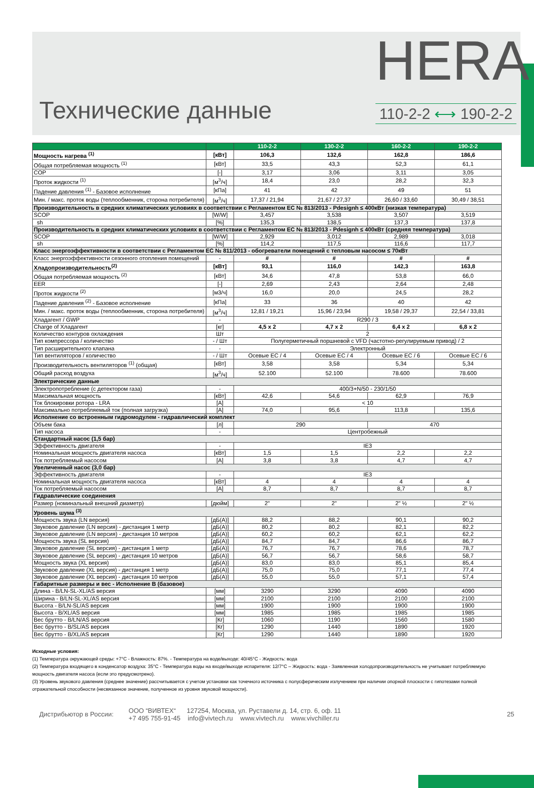Технические данные
HERA
110-2-2 ⟷ 190-2-2
| | | 110-2-2 | 130-2-2 | 160-2-2 | 190-2-2 |
| --- | --- | --- | --- | --- | --- |
| Мощность нагрева <sup>(1)</sup> | [кВт] | 106,3 | 132,6 | 162,8 | 186,6 |
| Общая потребляемая мощность <sup>(1)</sup> | [кВт] | 33,5 | 43,3 | 52,3 | 61,1 |
| COP | [-] | 3,17 | 3,06 | 3,11 | 3,05 |
| Проток жидкости <sup>(1)</sup> | [м<sup>3</sup>/ч] | 18,4 | 23,0 | 28,2 | 32,3 |
| Падение давления <sup>(1)</sup> - Базовое исполнение | [кПа] | 41 | 42 | 49 | 51 |
| Мин. / макс. проток воды (теплообменник, сторона потребителя) | [м<sup>3</sup>/ч] | 17,37 / 21,94 | 21,67 / 27,37 | 26,60 / 33,60 | 30,49 / 38,51 |
| Производительность в средних климатических условиях в соответствии с Регламентом ЕС № 813/2013 - Pdesignh ≤ 400кВт (низкая температура) | | | | | |
| SCOP | [W/W] | 3,457 | 3,538 | 3,507 | 3,519 |
| sh | [%] | 135,3 | 138,5 | 137,3 | 137,8 |
| Производительность в средних климатических условиях в соответствии с Регламентом ЕС № 813/2013 - Pdesignh ≤ 400кВт (средняя температура) | | | | | |
| SCOP | [W/W] | 2,929 | 3,012 | 2,989 | 3,018 |
| sh | [%] | 114,2 | 117,5 | 116,6 | 117,7 |
| Класс энергоэффективности в соответствии с Регламентом ЕС № 811/2013 - обогреватели помещений с тепловым насосом ≤ 70кВт | | | | | |
| Класс энергоэффективности сезонного отопления помещений | - | # | # | # | # |
| Хладопроизводительность<sup>(2)</sup> | [кВт] | 93,1 | 116,0 | 142,3 | 163,8 |
| Общая потребляемая мощность <sup>(2)</sup> | [кВт] | 34,6 | 47,8 | 53,8 | 66,0 |
| EER | [-] | 2,69 | 2,43 | 2,64 | 2,48 |
| Проток жидкости <sup>(2)</sup> | [м3/ч] | 16,0 | 20,0 | 24,5 | 28,2 |
| Падение давления <sup>(2)</sup> - Базовое исполнение | [кПа] | 33 | 36 | 40 | 42 |
| Мин. / макс. проток воды (теплообменник, сторона потребителя) | [м<sup>3</sup>/ч] | 12,81 / 19,21 | 15,96 / 23,94 | 19,58 / 29,37 | 22,54 / 33,81 |
| Хладагент / GWP | - | R290 / 3 | | | |
| Charge of Хладагент | [кг] | 4,5 x 2 | 4,7 x 2 | 6,4 x 2 | 6,8 x 2 |
| Количество контуров охлаждения | Шт | 2 | | | |
| Тип компрессора / количество | - / Шт | Полугерметичный поршневой с VFD (частотно-регулируемым привод) / 2 | | | |
| Тип расширительного клапана | - | Электронный | | | |
| Тип вентиляторов / количество | - / Шт | Осевые EC / 4 | Осевые EC / 4 | Осевые EC / 6 | Осевые EC / 6 |
| Производительность вентиляторов <sup>(1)</sup> (общая) | [кВт] | 3,58 | 3,58 | 5,34 | 5,34 |
| Общий расход воздуха | [м<sup>3</sup>/ч] | 52.100 | 52.100 | 78.600 | 78.600 |
| Электрические данные | | | | | |
| Электропотребление (с детектором газа) | - | 400/3+N/50 - 230/1/50 | | | |
| Максимальная мощность | [кВт] | 42,6 | 54,6 | 62,9 | 76,9 |
| Ток блокировки ротора - LRA | [A] | < 10 | | | |
| Максимально потребляемый ток (полная загрузка) | [A] | 74,0 | 95,6 | 113,8 | 135,6 |
| Исполнение со встроенным гидромодулем - гидравлический комплект | | | | | |
| Объем бака | [л] | 290 | | 470 | |
| Тип насоса | - | Центробежный | | | |
| Стандартный насос (1,5 бар) | | | | | |
| Эффективность двигателя | - | IE3 | | | |
| Номинальная мощность двигателя насоса | [кВт] | 1,5 | 1,5 | 2,2 | 2,2 |
| Ток потребляемый насосом | [A] | 3,8 | 3,8 | 4,7 | 4,7 |
| Увеличенный насос (3,0 бар) | | | | | |
| Эффективность двигателя | - | IE3 | | | |
| Номинальная мощность двигателя насоса | [кВт] | 4 | 4 | 4 | 4 |
| Ток потребляемый насосом | [A] | 8,7 | 8,7 | 8,7 | 8,7 |
| Гидравлические соединения | | | | | |
| Размер (номинальный внешний диаметр) | [дюйм] | 2" | 2" | 2" ½ | 2" ½ |
| Уровень шума <sup>(3)</sup> | | | | | |
| Мощность звука (LN версия) | [дБ(А)] | 88,2 | 88,2 | 90,1 | 90,2 |
| Звуковое давление (LN версия) - дистанция 1 метр | [дБ(А)] | 80,2 | 80,2 | 82,1 | 82,2 |
| Звуковое давление (LN версия) - дистанция 10 метров | [дБ(А)] | 60,2 | 60,2 | 62,1 | 62,2 |
| Мощность звука (SL версия) | [дБ(А)] | 84,7 | 84,7 | 86,6 | 86,7 |
| Звуковое давление (SL версия) - дистанция 1 метр | [дБ(А)] | 76,7 | 76,7 | 78,6 | 78,7 |
| Звуковое давление (SL версия) - дистанция 10 метров | [дБ(А)] | 56,7 | 56,7 | 58,6 | 58,7 |
| Мощность звука (XL версия) | [дБ(А)] | 83,0 | 83,0 | 85,1 | 85,4 |
| Звуковое давление (XL версия) - дистанция 1 метр | [дБ(А)] | 75,0 | 75,0 | 77,1 | 77,4 |
| Звуковое давление (XL версия) - дистанция 10 метров | [дБ(А)] | 55,0 | 55,0 | 57,1 | 57,4 |
| Габаритные размеры и вес - Исполнение B (базовое) | | | | | |
| Длина - B/LN-SL-XL/AS версия | [мм] | 3290 | 3290 | 4090 | 4090 |
| Ширина - B/LN-SL-XL/AS версия | [мм] | 2100 | 2100 | 2100 | 2100 |
| Высота - B/LN-SL/AS версия | [мм] | 1900 | 1900 | 1900 | 1900 |
| Высота - B/XL/AS версия | [мм] | 1985 | 1985 | 1985 | 1985 |
| Вес брутто - B/LN/AS версия | [Кг] | 1060 | 1190 | 1560 | 1580 |
| Вес брутто - B/SL/AS версия | [Кг] | 1290 | 1440 | 1890 | 1920 |
| Вес брутто - B/XL/AS версия | [Кг] | 1290 | 1440 | 1890 | 1920 |
Исходные условия:
(1) Температура окружающей среды: +7°C - Влажность: 87%. - Температура на воде/выходе: 40/45°C - Жидкость: вода
(2) Температура входящего в конденсатор воздуха: 35°C - Температура воды на входе/выходе испарителя: 12/7°C – Жидкость: вода - Заявленная холодопроизводительность не учитывает потребляемую мощность двигателя насоса (если это предусмотрено).
(3) Уровень звукового давления (среднее значение) рассчитывается с учетом установки как точечного источника с полусферическим излучением при наличии опорной плоскости с гипотезами полной отражательной способности (несвязанное значение, полученное из уровня звуковой мощности).
Дистрибьютор в России:
ООО “ВИВТЕХ“ 127254, Москва, ул. Руставели д. 14, стр. 6, оф. 11
+7 495 755-91-45 info@vivtech.ru www.vivtech.ru www.vivchiller.ru
25